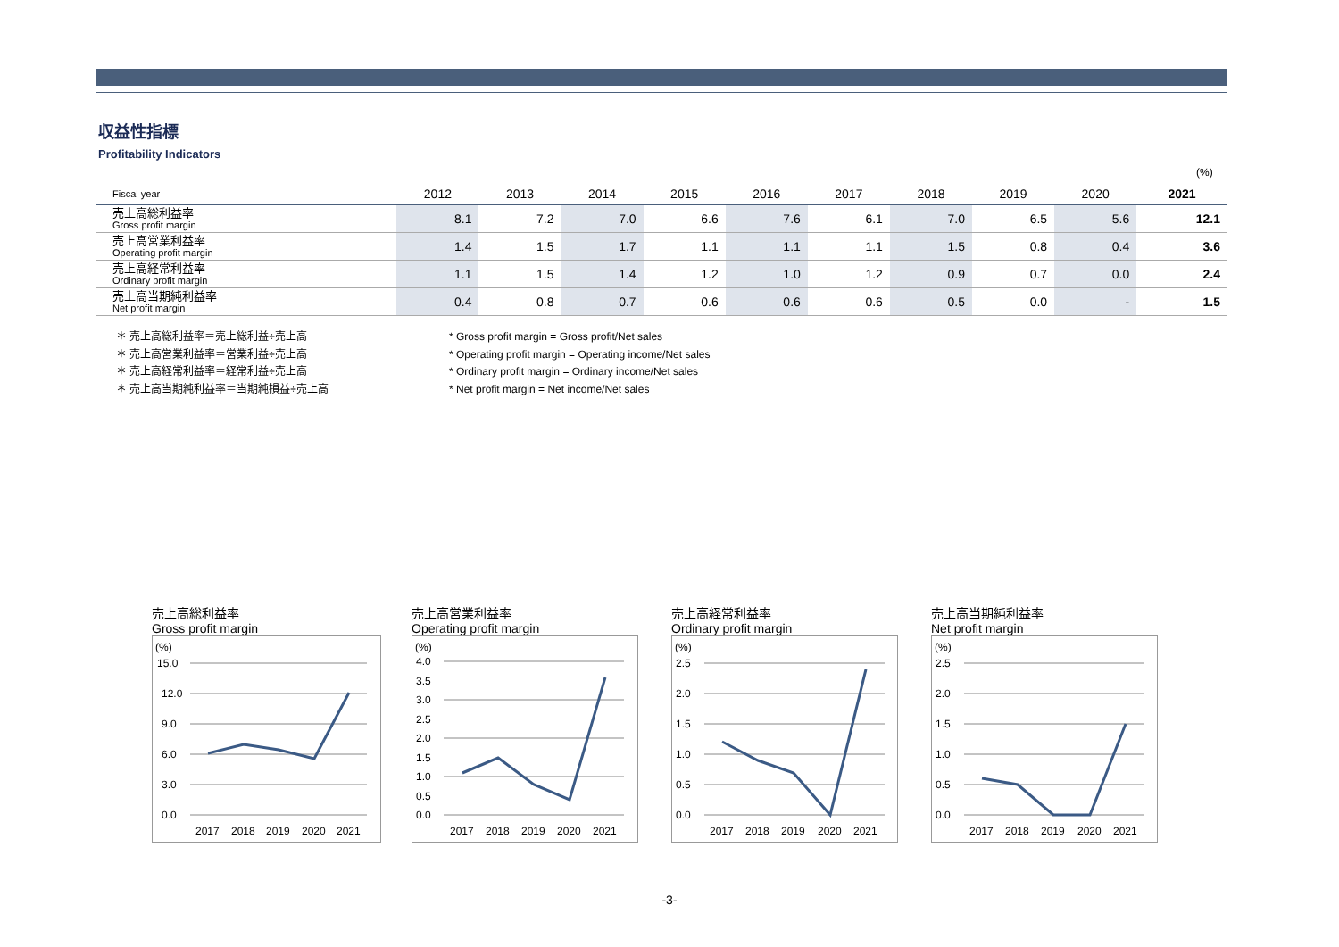収益性指標
Profitability Indicators
(%)
| Fiscal year | 2012 | 2013 | 2014 | 2015 | 2016 | 2017 | 2018 | 2019 | 2020 | 2021 |
| --- | --- | --- | --- | --- | --- | --- | --- | --- | --- | --- |
| 売上高総利益率 Gross profit margin | 8.1 | 7.2 | 7.0 | 6.6 | 7.6 | 6.1 | 7.0 | 6.5 | 5.6 | 12.1 |
| 売上高営業利益率 Operating profit margin | 1.4 | 1.5 | 1.7 | 1.1 | 1.1 | 1.1 | 1.5 | 0.8 | 0.4 | 3.6 |
| 売上高経常利益率 Ordinary profit margin | 1.1 | 1.5 | 1.4 | 1.2 | 1.0 | 1.2 | 0.9 | 0.7 | 0.0 | 2.4 |
| 売上高当期純利益率 Net profit margin | 0.4 | 0.8 | 0.7 | 0.6 | 0.6 | 0.6 | 0.5 | 0.0 | - | 1.5 |
＊ 売上高総利益率＝売上総利益÷売上高
＊ 売上高営業利益率＝営業利益÷売上高
＊ 売上高経常利益率＝経常利益÷売上高
＊ 売上高当期純利益率＝当期純損益÷売上高
* Gross profit margin = Gross profit/Net sales
* Operating profit margin = Operating income/Net sales
* Ordinary profit margin = Ordinary income/Net sales
* Net profit margin = Net income/Net sales
売上高総利益率
Gross profit margin
(%)
15.0
12.0
9.0
6.0
3.0
0.0
2017
2018
2019
2020
2021
売上高営業利益率
Operating profit margin
(%)
4.0
3.5
3.0
2.5
2.0
1.5
1.0
0.5
0.0
2017
2018
2019
2020
2021
売上高経常利益率
Ordinary profit margin
(%)
2.5
2.0
1.5
1.0
0.5
0.0
2017
2018
2019
2020
2021
売上高当期純利益率
Net profit margin
(%)
2.5
2.0
1.5
1.0
0.5
0.0
2017
2018
2019
2020
2021
-3-